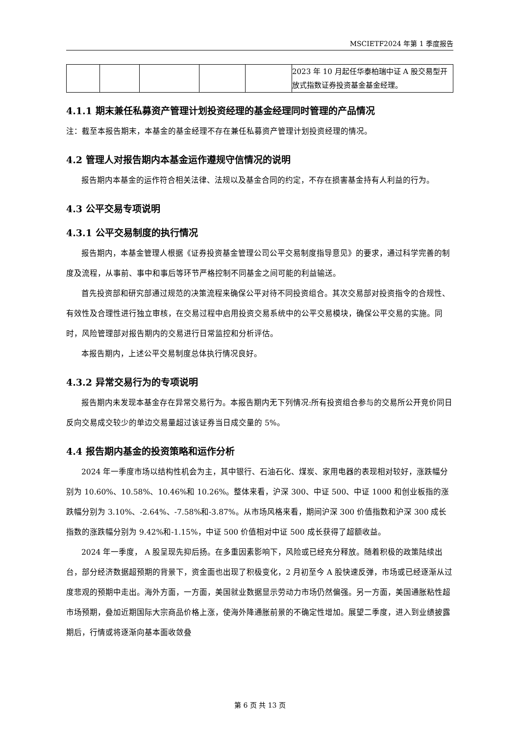MSCIETF2024 年第 1 季度报告
| | | | | | 2023 年 10 月起任华泰柏瑞中证 A 股交易型开放式指数证券投资基金基金经理。 |
4.1.1 期末兼任私募资产管理计划投资经理的基金经理同时管理的产品情况
注：截至本报告期末，本基金的基金经理不存在兼任私募资产管理计划投资经理的情况。
4.2 管理人对报告期内本基金运作遵规守信情况的说明
报告期内本基金的运作符合相关法律、法规以及基金合同的约定，不存在损害基金持有人利益的行为。
4.3 公平交易专项说明
4.3.1 公平交易制度的执行情况
报告期内，本基金管理人根据《证券投资基金管理公司公平交易制度指导意见》的要求，通过科学完善的制度及流程，从事前、事中和事后等环节严格控制不同基金之间可能的利益输送。
首先投资部和研究部通过规范的决策流程来确保公平对待不同投资组合。其次交易部对投资指令的合规性、有效性及合理性进行独立审核，在交易过程中启用投资交易系统中的公平交易模块，确保公平交易的实施。同时，风险管理部对报告期内的交易进行日常监控和分析评估。
本报告期内，上述公平交易制度总体执行情况良好。
4.3.2 异常交易行为的专项说明
报告期内未发现本基金存在异常交易行为。本报告期内无下列情况:所有投资组合参与的交易所公开竞价同日反向交易成交较少的单边交易量超过该证券当日成交量的 5%。
4.4 报告期内基金的投资策略和运作分析
2024 年一季度市场以结构性机会为主，其中银行、石油石化、煤炭、家用电器的表现相对较好，涨跌幅分别为 10.60%、10.58%、10.46%和 10.26%。整体来看，沪深 300、中证 500、中证 1000 和创业板指的涨跌幅分别为 3.10%、-2.64%、-7.58%和-3.87%。从市场风格来看，期间沪深 300 价值指数和沪深 300 成长指数的涨跌幅分别为 9.42%和-1.15%，中证 500 价值相对中证 500 成长获得了超额收益。
2024 年一季度， A 股呈现先抑后扬。在多重因素影响下，风险或已经充分释放。随着积极的政策陆续出台，部分经济数据超预期的背景下，资金面也出现了积极变化，2 月初至今 A 股快速反弹，市场或已经逐渐从过度悲观的预期中走出。海外方面，一方面，美国就业数据显示劳动力市场仍然偏强。另一方面，美国通胀粘性超市场预期，叠加近期国际大宗商品价格上涨，使海外降通胀前景的不确定性增加。展望二季度，进入到业绩披露期后，行情或将逐渐向基本面收敛叠
第 6 页 共 13 页